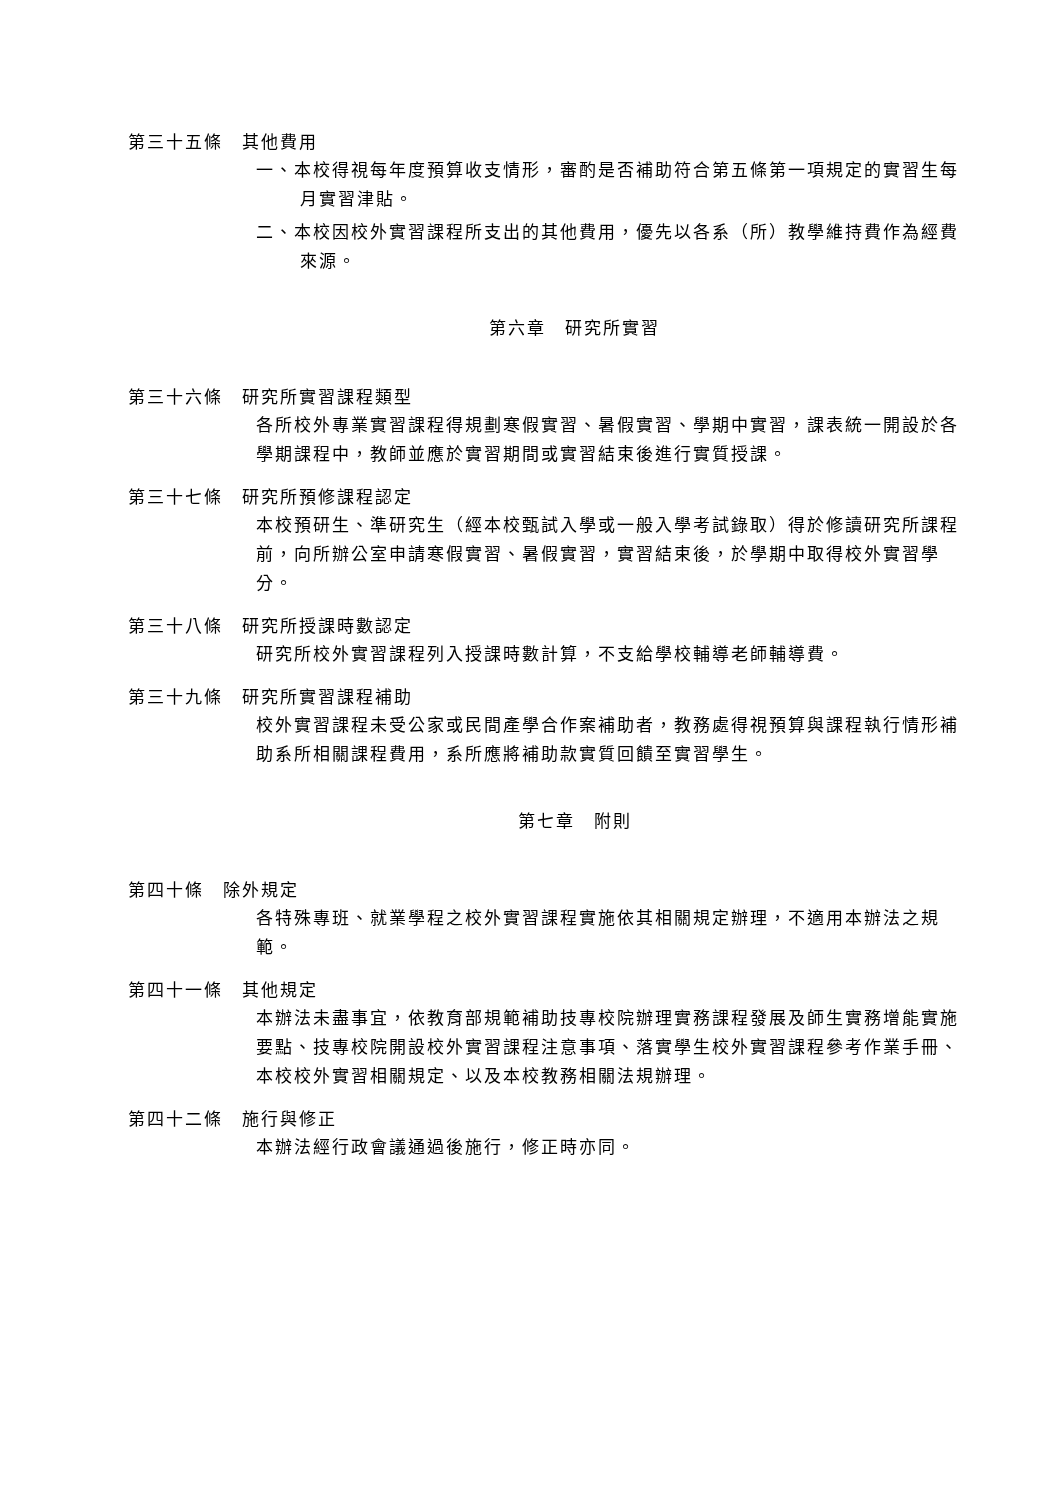第三十五條　其他費用
一、本校得視每年度預算收支情形，審酌是否補助符合第五條第一項規定的實習生每月實習津貼。
二、本校因校外實習課程所支出的其他費用，優先以各系（所）教學維持費作為經費來源。
第六章　研究所實習
第三十六條　研究所實習課程類型
各所校外專業實習課程得規劃寒假實習、暑假實習、學期中實習，課表統一開設於各學期課程中，教師並應於實習期間或實習結束後進行實質授課。
第三十七條　研究所預修課程認定
本校預研生、準研究生（經本校甄試入學或一般入學考試錄取）得於修讀研究所課程前，向所辦公室申請寒假實習、暑假實習，實習結束後，於學期中取得校外實習學分。
第三十八條　研究所授課時數認定
研究所校外實習課程列入授課時數計算，不支給學校輔導老師輔導費。
第三十九條　研究所實習課程補助
校外實習課程未受公家或民間產學合作案補助者，教務處得視預算與課程執行情形補助系所相關課程費用，系所應將補助款實質回饋至實習學生。
第七章　附則
第四十條　除外規定
各特殊專班、就業學程之校外實習課程實施依其相關規定辦理，不適用本辦法之規範。
第四十一條　其他規定
本辦法未盡事宜，依教育部規範補助技專校院辦理實務課程發展及師生實務增能實施要點、技專校院開設校外實習課程注意事項、落實學生校外實習課程參考作業手冊、本校校外實習相關規定、以及本校教務相關法規辦理。
第四十二條　施行與修正
本辦法經行政會議通過後施行，修正時亦同。